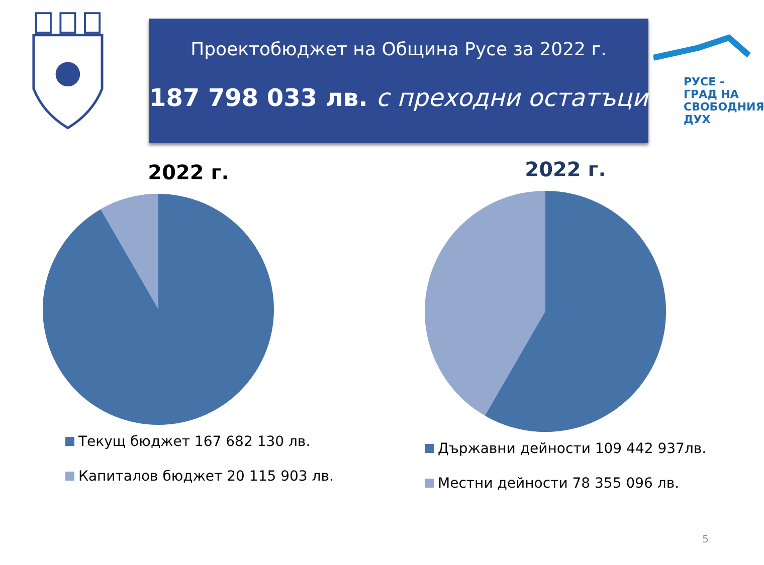Проектобюджет на Община Русе за 2022 г.
187 798 033 лв. с преходни остатъци
РУСЕ -
ГРАД НА
СВОБОДНИЯ
ДУХ
2022 г.
Текущ бюджет 167 682 130 лв.
Капиталов бюджет 20 115 903 лв.
2022 г.
Държавни дейности 109 442 937лв.
Местни дейности 78 355 096 лв.
5